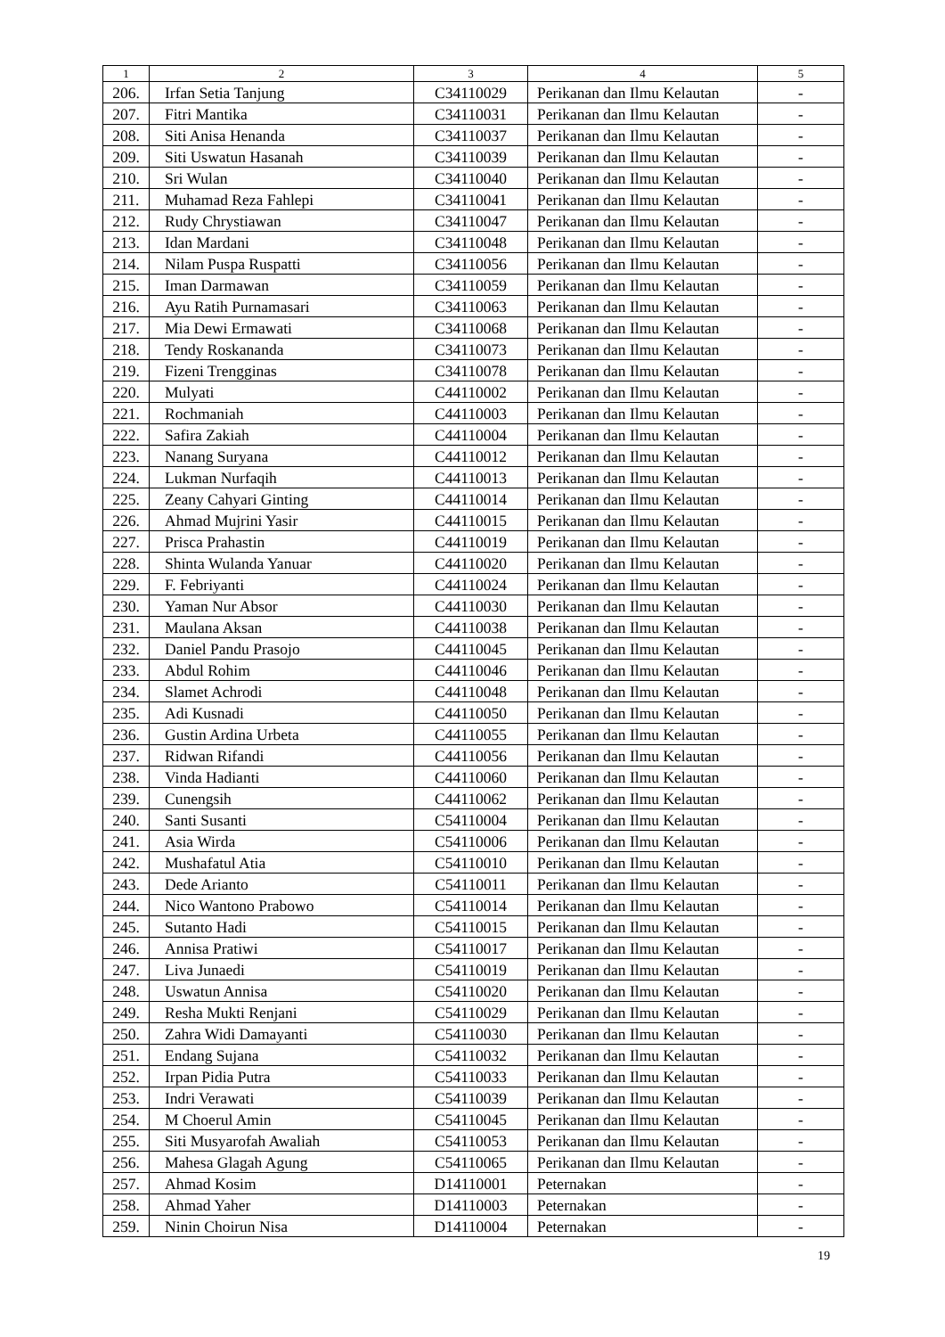| 1 | 2 | 3 | 4 | 5 |
| --- | --- | --- | --- | --- |
| 206. | Irfan Setia Tanjung | C34110029 | Perikanan dan Ilmu Kelautan | - |
| 207. | Fitri Mantika | C34110031 | Perikanan dan Ilmu Kelautan | - |
| 208. | Siti Anisa Henanda | C34110037 | Perikanan dan Ilmu Kelautan | - |
| 209. | Siti Uswatun Hasanah | C34110039 | Perikanan dan Ilmu Kelautan | - |
| 210. | Sri Wulan | C34110040 | Perikanan dan Ilmu Kelautan | - |
| 211. | Muhamad Reza Fahlepi | C34110041 | Perikanan dan Ilmu Kelautan | - |
| 212. | Rudy Chrystiawan | C34110047 | Perikanan dan Ilmu Kelautan | - |
| 213. | Idan Mardani | C34110048 | Perikanan dan Ilmu Kelautan | - |
| 214. | Nilam Puspa Ruspatti | C34110056 | Perikanan dan Ilmu Kelautan | - |
| 215. | Iman Darmawan | C34110059 | Perikanan dan Ilmu Kelautan | - |
| 216. | Ayu Ratih Purnamasari | C34110063 | Perikanan dan Ilmu Kelautan | - |
| 217. | Mia Dewi Ermawati | C34110068 | Perikanan dan Ilmu Kelautan | - |
| 218. | Tendy Roskananda | C34110073 | Perikanan dan Ilmu Kelautan | - |
| 219. | Fizeni Trengginas | C34110078 | Perikanan dan Ilmu Kelautan | - |
| 220. | Mulyati | C44110002 | Perikanan dan Ilmu Kelautan | - |
| 221. | Rochmaniah | C44110003 | Perikanan dan Ilmu Kelautan | - |
| 222. | Safira Zakiah | C44110004 | Perikanan dan Ilmu Kelautan | - |
| 223. | Nanang Suryana | C44110012 | Perikanan dan Ilmu Kelautan | - |
| 224. | Lukman Nurfaqih | C44110013 | Perikanan dan Ilmu Kelautan | - |
| 225. | Zeany Cahyari Ginting | C44110014 | Perikanan dan Ilmu Kelautan | - |
| 226. | Ahmad Mujrini Yasir | C44110015 | Perikanan dan Ilmu Kelautan | - |
| 227. | Prisca Prahastin | C44110019 | Perikanan dan Ilmu Kelautan | - |
| 228. | Shinta Wulanda Yanuar | C44110020 | Perikanan dan Ilmu Kelautan | - |
| 229. | F. Febriyanti | C44110024 | Perikanan dan Ilmu Kelautan | - |
| 230. | Yaman Nur Absor | C44110030 | Perikanan dan Ilmu Kelautan | - |
| 231. | Maulana Aksan | C44110038 | Perikanan dan Ilmu Kelautan | - |
| 232. | Daniel Pandu Prasojo | C44110045 | Perikanan dan Ilmu Kelautan | - |
| 233. | Abdul Rohim | C44110046 | Perikanan dan Ilmu Kelautan | - |
| 234. | Slamet Achrodi | C44110048 | Perikanan dan Ilmu Kelautan | - |
| 235. | Adi Kusnadi | C44110050 | Perikanan dan Ilmu Kelautan | - |
| 236. | Gustin Ardina Urbeta | C44110055 | Perikanan dan Ilmu Kelautan | - |
| 237. | Ridwan Rifandi | C44110056 | Perikanan dan Ilmu Kelautan | - |
| 238. | Vinda Hadianti | C44110060 | Perikanan dan Ilmu Kelautan | - |
| 239. | Cunengsih | C44110062 | Perikanan dan Ilmu Kelautan | - |
| 240. | Santi Susanti | C54110004 | Perikanan dan Ilmu Kelautan | - |
| 241. | Asia Wirda | C54110006 | Perikanan dan Ilmu Kelautan | - |
| 242. | Mushafatul Atia | C54110010 | Perikanan dan Ilmu Kelautan | - |
| 243. | Dede Arianto | C54110011 | Perikanan dan Ilmu Kelautan | - |
| 244. | Nico Wantono Prabowo | C54110014 | Perikanan dan Ilmu Kelautan | - |
| 245. | Sutanto Hadi | C54110015 | Perikanan dan Ilmu Kelautan | - |
| 246. | Annisa Pratiwi | C54110017 | Perikanan dan Ilmu Kelautan | - |
| 247. | Liva Junaedi | C54110019 | Perikanan dan Ilmu Kelautan | - |
| 248. | Uswatun Annisa | C54110020 | Perikanan dan Ilmu Kelautan | - |
| 249. | Resha Mukti Renjani | C54110029 | Perikanan dan Ilmu Kelautan | - |
| 250. | Zahra Widi Damayanti | C54110030 | Perikanan dan Ilmu Kelautan | - |
| 251. | Endang Sujana | C54110032 | Perikanan dan Ilmu Kelautan | - |
| 252. | Irpan Pidia Putra | C54110033 | Perikanan dan Ilmu Kelautan | - |
| 253. | Indri Verawati | C54110039 | Perikanan dan Ilmu Kelautan | - |
| 254. | M Choerul Amin | C54110045 | Perikanan dan Ilmu Kelautan | - |
| 255. | Siti Musyarofah Awaliah | C54110053 | Perikanan dan Ilmu Kelautan | - |
| 256. | Mahesa Glagah Agung | C54110065 | Perikanan dan Ilmu Kelautan | - |
| 257. | Ahmad Kosim | D14110001 | Peternakan | - |
| 258. | Ahmad Yaher | D14110003 | Peternakan | - |
| 259. | Ninin Choirun Nisa | D14110004 | Peternakan | - |
19